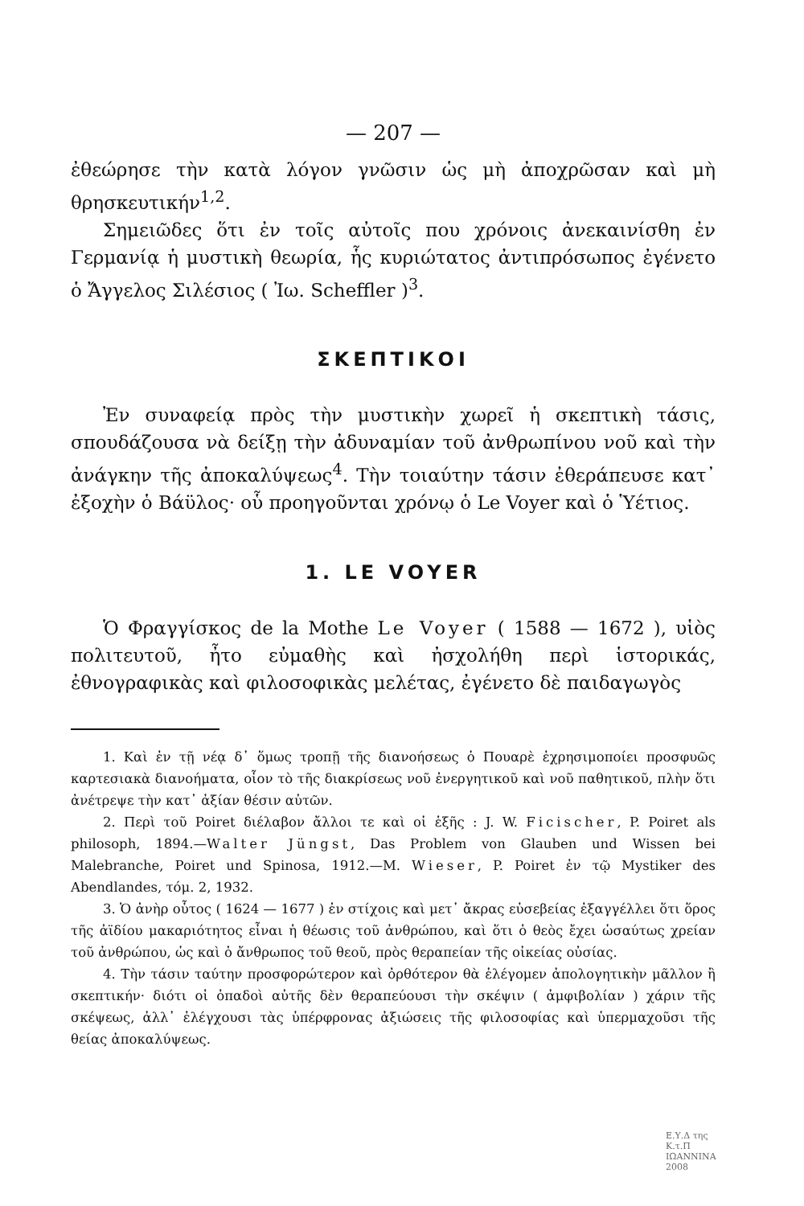— 207 —
ἐθεώρησε τὴν κατὰ λόγον γνῶσιν ὡς μὴ ἀποχρῶσαν καὶ μὴ θρησκευτικήν<sup>1,2</sup>.
Σημειῶδες ὅτι ἐν τοῖς αὐτοῖς που χρόνοις ἀνεκαινίσθη ἐν Γερμανίᾳ ἡ μυστικὴ θεωρία, ἧς κυριώτατος ἀντιπρόσωπος ἐγένετο ὁ Ἄγγελος Σιλέσιος ( Ἰω. Scheffler )<sup>3</sup>.
ΣΚΕΠΤΙΚΟΙ
Ἐν συναφείᾳ πρὸς τὴν μυστικὴν χωρεῖ ἡ σκεπτικὴ τάσις, σπουδάζουσα νὰ δείξῃ τὴν ἀδυναμίαν τοῦ ἀνθρωπίνου νοῦ καὶ τὴν ἀνάγκην τῆς ἀποκαλύψεως<sup>4</sup>. Τὴν τοιαύτην τάσιν ἐθεράπευσε κατ᾽ ἐξοχὴν ὁ Βάϋλος· οὗ προηγοῦνται χρόνῳ ὁ Le Voyer καὶ ὁ Ὑέτιος.
1. LE VOYER
Ὁ Φραγγίσκος de la Mothe Le Voyer ( 1588 — 1672 ), υἱὸς πολιτευτοῦ, ἦτο εὐμαθὴς καὶ ἠσχολήθη περὶ ἱστορικάς, ἐθνογραφικὰς καὶ φιλοσοφικὰς μελέτας, ἐγένετο δὲ παιδαγωγὸς
1. Καὶ ἐν τῇ νέᾳ δ᾽ ὅμως τροπῇ τῆς διανοήσεως ὁ Πουαρὲ ἐχρησιμοποίει προσφυῶς καρτεσιακὰ διανοήματα, οἷον τὸ τῆς διακρίσεως νοῦ ἐνεργητικοῦ καὶ νοῦ παθητικοῦ, πλὴν ὅτι ἀνέτρεψε τὴν κατ᾽ ἀξίαν θέσιν αὐτῶν.
2. Περὶ τοῦ Poiret διέλαβον ἄλλοι τε καὶ οἱ ἑξῆς : J. W. Ficischer, P. Poiret als philosoph, 1894.—Walter Jüngst, Das Problem von Glauben und Wissen bei Malebranche, Poiret und Spinosa, 1912.—M. Wieser, P. Poiret ἐν τῷ Mystiker des Abendlandes, τόμ. 2, 1932.
3. Ὁ ἀνὴρ οὗτος ( 1624 — 1677 ) ἐν στίχοις καὶ μετ᾽ ἄκρας εὐσεβείας ἐξαγγέλλει ὅτι ὅρος τῆς ἀϊδίου μακαριότητος εἶναι ἡ θέωσις τοῦ ἀνθρώπου, καὶ ὅτι ὁ θεὸς ἔχει ὡσαύτως χρείαν τοῦ ἀνθρώπου, ὡς καὶ ὁ ἄνθρωπος τοῦ θεοῦ, πρὸς θεραπείαν τῆς οἰκείας οὐσίας.
4. Τὴν τάσιν ταύτην προσφορώτερον καὶ ὀρθότερον θὰ ἐλέγομεν ἀπολογητικὴν μᾶλλον ἢ σκεπτικήν· διότι οἱ ὀπαδοὶ αὐτῆς δὲν θεραπεύουσι τὴν σκέψιν ( ἀμφιβολίαν ) χάριν τῆς σκέψεως, ἀλλ᾽ ἐλέγχουσι τὰς ὑπέρφρονας ἀξιώσεις τῆς φιλοσοφίας καὶ ὑπερμαχοῦσι τῆς θείας ἀποκαλύψεως.
Ε.Υ.Δ της Κ.τ.Π ΙΩΑΝΝΙΝΑ 2008